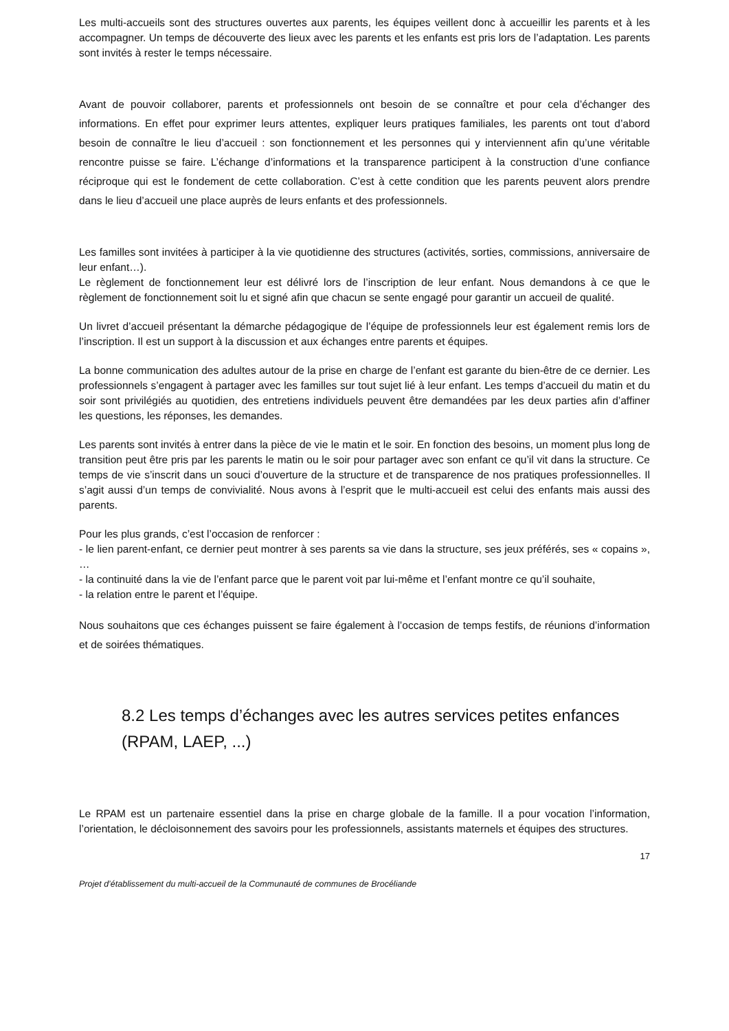Les multi-accueils sont des structures ouvertes aux parents, les équipes veillent donc à accueillir les parents et à les accompagner. Un temps de découverte des lieux avec les parents et les enfants est pris lors de l’adaptation. Les parents sont invités à rester le temps nécessaire.
Avant de pouvoir collaborer, parents et professionnels ont besoin de se connaître et pour cela d’échanger des informations. En effet pour exprimer leurs attentes, expliquer leurs pratiques familiales, les parents ont tout d’abord besoin de connaître le lieu d’accueil : son fonctionnement et les personnes qui y interviennent afin qu’une véritable rencontre puisse se faire. L’échange d’informations et la transparence participent à la construction d’une confiance réciproque qui est le fondement de cette collaboration. C’est à cette condition que les parents peuvent alors prendre dans le lieu d’accueil une place auprès de leurs enfants et des professionnels.
Les familles sont invitées à participer à la vie quotidienne des structures (activités, sorties, commissions, anniversaire de leur enfant…).
Le règlement de fonctionnement leur est délivré lors de l’inscription de leur enfant. Nous demandons à ce que le règlement de fonctionnement soit lu et signé afin que chacun se sente engagé pour garantir un accueil de qualité.
Un livret d’accueil présentant la démarche pédagogique de l’équipe de professionnels leur est également remis lors de l’inscription. Il est un support à la discussion et aux échanges entre parents et équipes.
La bonne communication des adultes autour de la prise en charge de l’enfant est garante du bien-être de ce dernier. Les professionnels s’engagent à partager avec les familles sur tout sujet lié à leur enfant. Les temps d’accueil du matin et du soir sont privilégiés au quotidien, des entretiens individuels peuvent être demandées par les deux parties afin d’affiner les questions, les réponses, les demandes.
Les parents sont invités à entrer dans la pièce de vie le matin et le soir. En fonction des besoins, un moment plus long de transition peut être pris par les parents le matin ou le soir pour partager avec son enfant ce qu’il vit dans la structure. Ce temps de vie s’inscrit dans un souci d’ouverture de la structure et de transparence de nos pratiques professionnelles. Il s’agit aussi d’un temps de convivialité. Nous avons à l’esprit que le multi-accueil est celui des enfants mais aussi des parents.
Pour les plus grands, c’est l’occasion de renforcer :
- le lien parent-enfant, ce dernier peut montrer à ses parents sa vie dans la structure, ses jeux préférés, ses « copains », …
- la continuité dans la vie de l’enfant parce que le parent voit par lui-même et l’enfant montre ce qu’il souhaite,
- la relation entre le parent et l’équipe.
Nous souhaitons que ces échanges puissent se faire également à l’occasion de temps festifs, de réunions d’information et de soirées thématiques.
8.2 Les temps d’échanges avec les autres services petites enfances (RPAM, LAEP, ...)
Le RPAM est un partenaire essentiel dans la prise en charge globale de la famille. Il a pour vocation l’information, l’orientation, le décloisonnement des savoirs pour les professionnels, assistants maternels et équipes des structures.
17
Projet d’établissement du multi-accueil de la Communauté de communes de Brocéliande